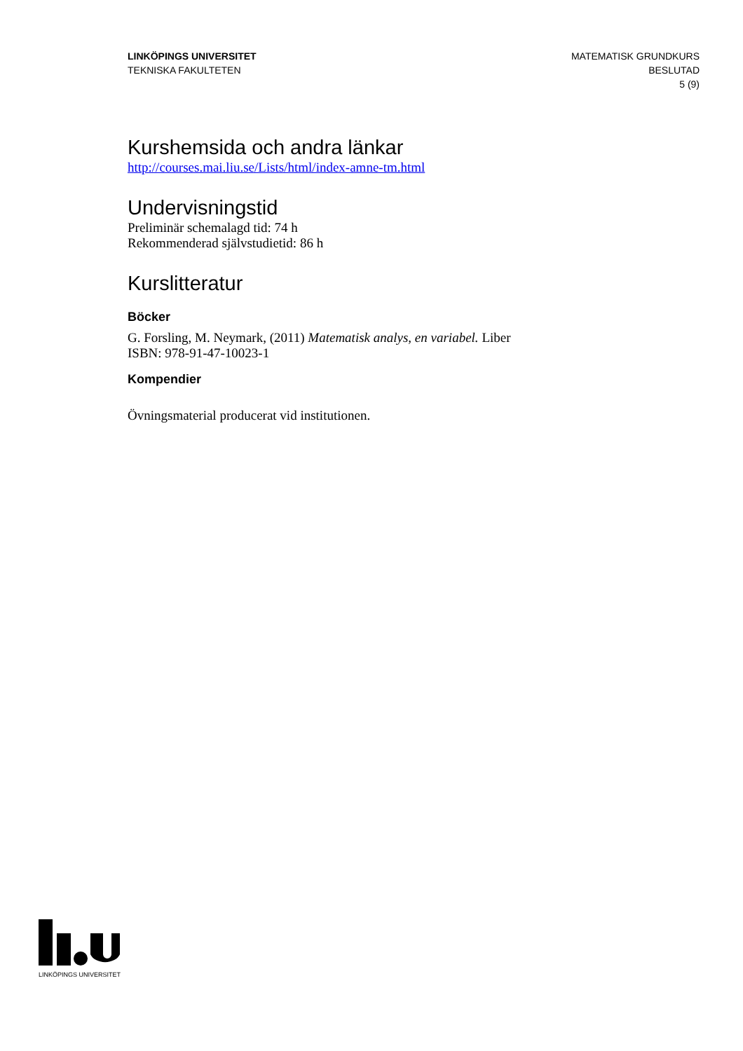LINKÖPINGS UNIVERSITET
TEKNISKA FAKULTETEN
MATEMATISK GRUNDKURS
BESLUTAD
5 (9)
Kurshemsida och andra länkar
http://courses.mai.liu.se/Lists/html/index-amne-tm.html
Undervisningstid
Preliminär schemalagd tid: 74 h
Rekommenderad självstudietid: 86 h
Kurslitteratur
Böcker
G. Forsling, M. Neymark, (2011) Matematisk analys, en variabel. Liber
ISBN: 978-91-47-10023-1
Kompendier
Övningsmaterial producerat vid institutionen.
LINKÖPINGS UNIVERSITET